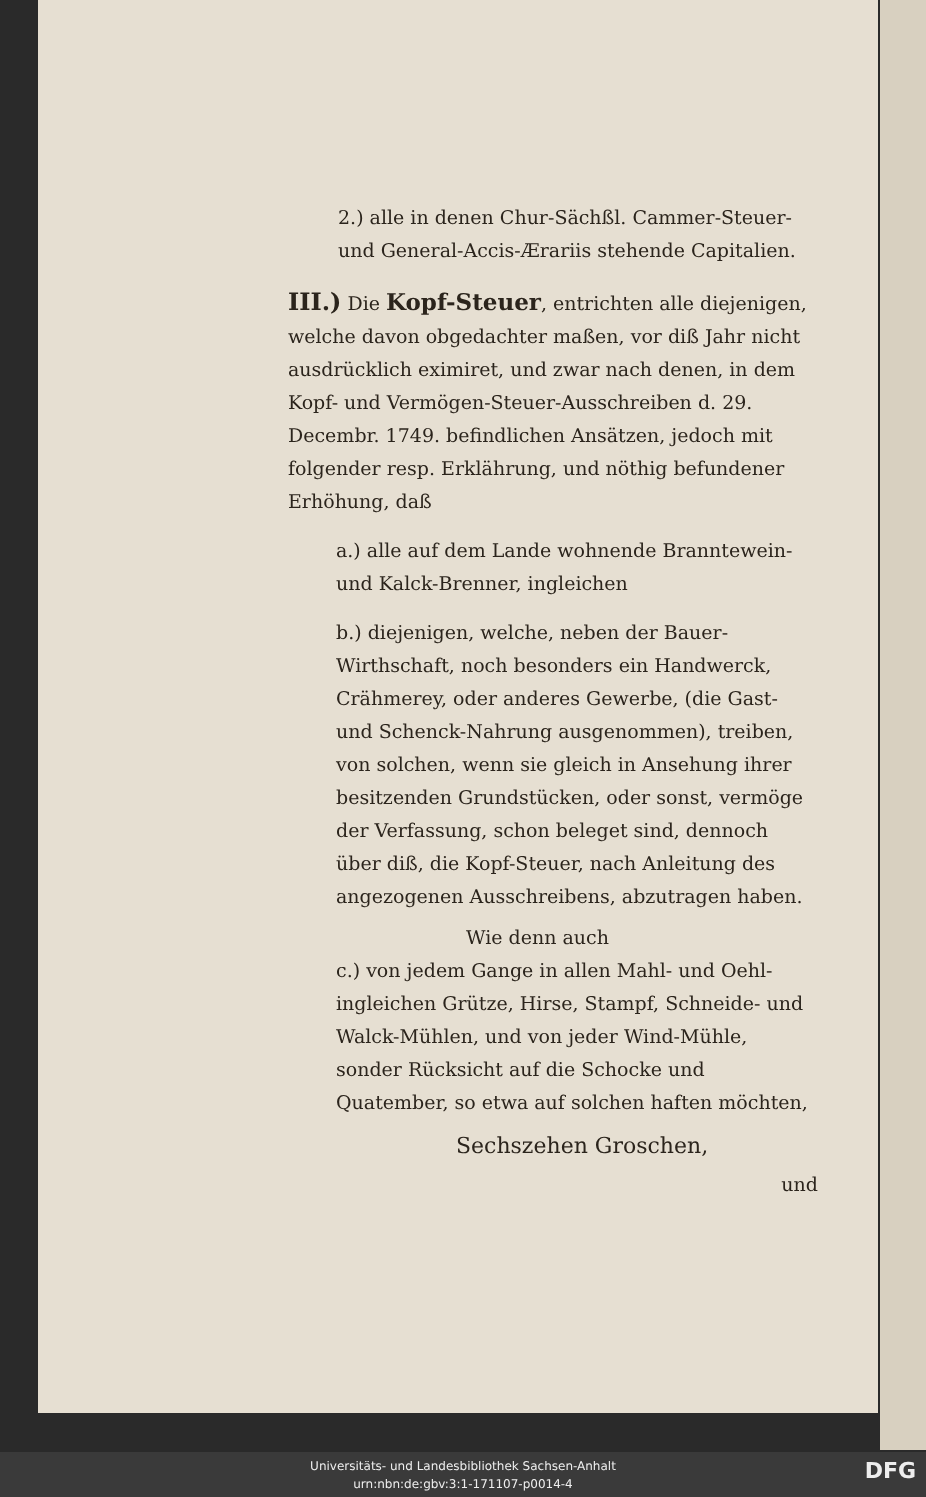2.) alle in denen Chur-Sächßl. Cammer-Steuer- und General-Accis-Ærariis stehende Capitalien.
III.) Die Kopf-Steuer, entrichten alle diejenigen, welche davon obgedachter maßen, vor diß Jahr nicht ausdrücklich eximiret, und zwar nach denen, in dem Kopf- und Vermögen-Steuer-Ausschreiben d. 29. Decembr. 1749. befindlichen Ansätzen, jedoch mit folgender resp. Erklährung, und nöthig befundener Erhöhung, daß
a.) alle auf dem Lande wohnende Branntewein- und Kalck-Brenner, ingleichen
b.) diejenigen, welche, neben der Bauer-Wirthschaft, noch besonders ein Handwerck, Crähmerey, oder anderes Gewerbe, (die Gast- und Schenck-Nahrung ausgenommen), treiben, von solchen, wenn sie gleich in Ansehung ihrer besitzenden Grundstücken, oder sonst, vermöge der Verfassung, schon beleget sind, dennoch über diß, die Kopf-Steuer, nach Anleitung des angezogenen Ausschreibens, abzutragen haben.
Wie denn auch
c.) von jedem Gange in allen Mahl- und Oehl- ingleichen Grütze, Hirse, Stampf, Schneide- und Walck-Mühlen, und von jeder Wind-Mühle, sonder Rücksicht auf die Schocke und Quatember, so etwa auf solchen haften möchten,
Sechszehen Groschen,
und
Universitäts- und Landesbibliothek Sachsen-Anhalt
urn:nbn:de:gbv:3:1-171107-p0014-4
DFG